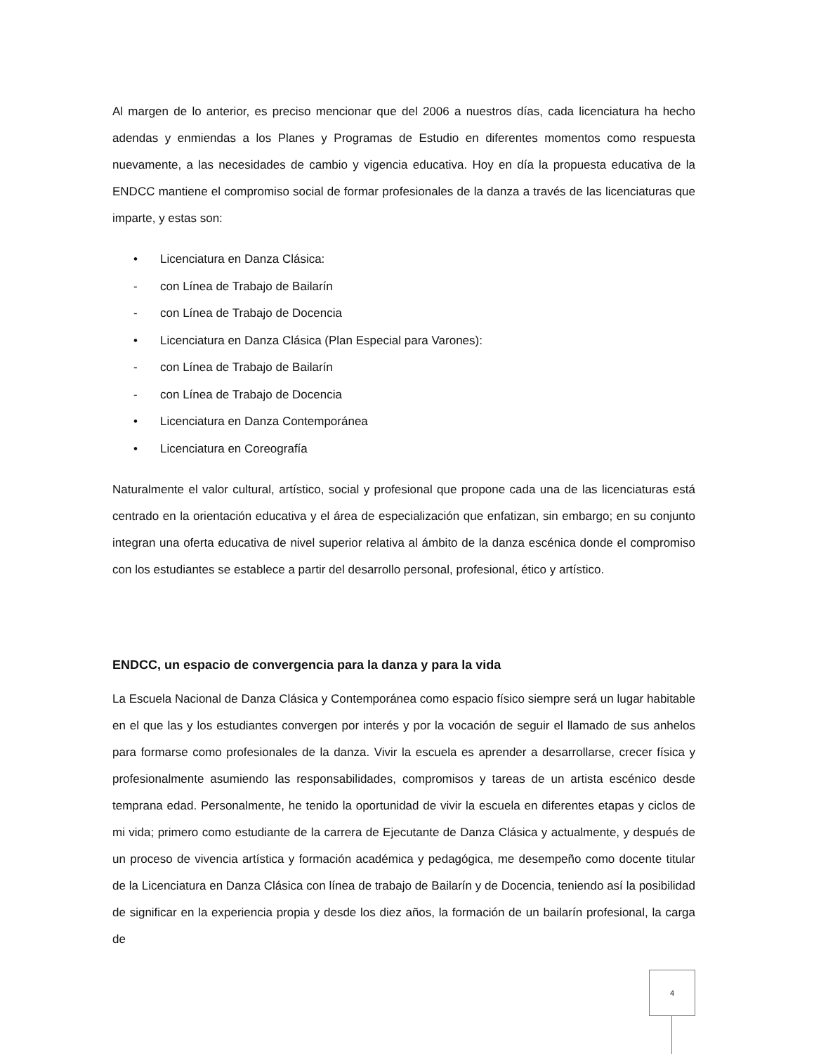Al margen de lo anterior, es preciso mencionar que del 2006 a nuestros días, cada licenciatura ha hecho adendas y enmiendas a los Planes y Programas de Estudio en diferentes momentos como respuesta nuevamente, a las necesidades de cambio y vigencia educativa. Hoy en día la propuesta educativa de la ENDCC mantiene el compromiso social de formar profesionales de la danza a través de las licenciaturas que imparte, y estas son:
• Licenciatura en Danza Clásica:
- con Línea de Trabajo de Bailarín
- con Línea de Trabajo de Docencia
• Licenciatura en Danza Clásica (Plan Especial para Varones):
- con Línea de Trabajo de Bailarín
- con Línea de Trabajo de Docencia
• Licenciatura en Danza Contemporánea
• Licenciatura en Coreografía
Naturalmente el valor cultural, artístico, social y profesional que propone cada una de las licenciaturas está centrado en la orientación educativa y el área de especialización que enfatizan, sin embargo; en su conjunto integran una oferta educativa de nivel superior relativa al ámbito de la danza escénica donde el compromiso con los estudiantes se establece a partir del desarrollo personal, profesional, ético y artístico.
ENDCC, un espacio de convergencia para la danza y para la vida
La Escuela Nacional de Danza Clásica y Contemporánea como espacio físico siempre será un lugar habitable en el que las y los estudiantes convergen por interés y por la vocación de seguir el llamado de sus anhelos para formarse como profesionales de la danza. Vivir la escuela es aprender a desarrollarse, crecer física y profesionalmente asumiendo las responsabilidades, compromisos y tareas de un artista escénico desde temprana edad. Personalmente, he tenido la oportunidad de vivir la escuela en diferentes etapas y ciclos de mi vida; primero como estudiante de la carrera de Ejecutante de Danza Clásica y actualmente, y después de un proceso de vivencia artística y formación académica y pedagógica, me desempeño como docente titular de la Licenciatura en Danza Clásica con línea de trabajo de Bailarín y de Docencia, teniendo así la posibilidad de significar en la experiencia propia y desde los diez años, la formación de un bailarín profesional, la carga de
4